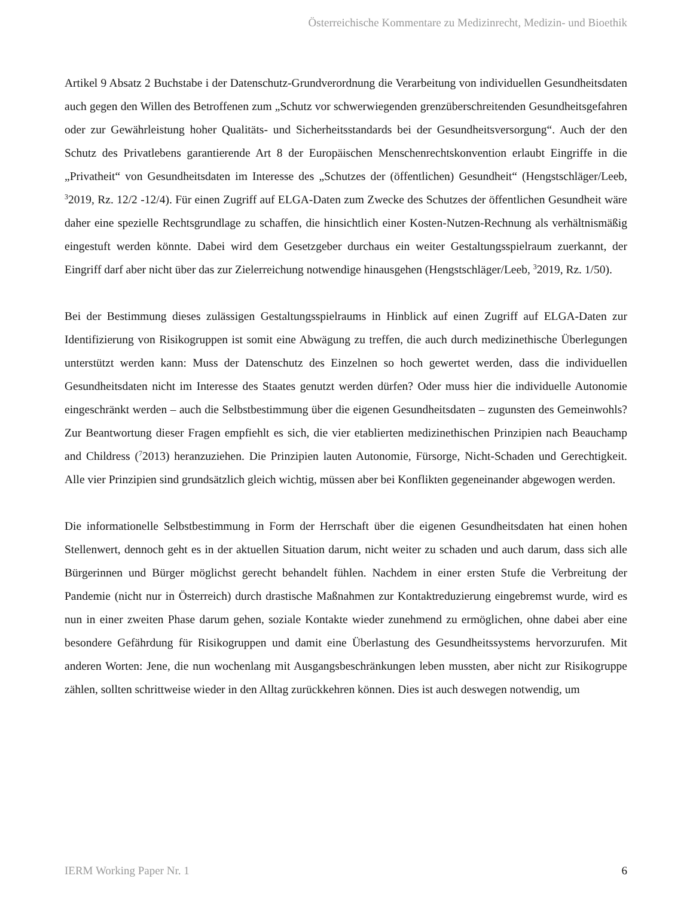Österreichische Kommentare zu Medizinrecht, Medizin- und Bioethik
Artikel 9 Absatz 2 Buchstabe i der Datenschutz-Grundverordnung die Verarbeitung von individuellen Gesundheitsdaten auch gegen den Willen des Betroffenen zum „Schutz vor schwerwiegenden grenzüber­schreitenden Gesundheitsgefahren oder zur Gewährleistung hoher Qualitäts- und Sicherheitsstandards bei der Gesundheitsversorgung“. Auch der den Schutz des Privatlebens garantierende Art 8 der Europä­ischen Menschenrechtskonvention erlaubt Eingriffe in die „Privatheit“ von Gesundheitsdaten im Inte­resse des „Schutzes der (öffentlichen) Gesundheit“ (Hengstschläger/Leeb, <sup>3</sup>2019, Rz. 12/2 -12/4). Für einen Zugriff auf ELGA-Daten zum Zwecke des Schutzes der öffentlichen Gesundheit wäre daher eine spezielle Rechtsgrundlage zu schaffen, die hinsichtlich einer Kosten-Nutzen-Rechnung als verhältnis­mäßig eingestuft werden könnte. Dabei wird dem Gesetzgeber durchaus ein weiter Gestaltungsspielraum zuerkannt, der Eingriff darf aber nicht über das zur Zielerreichung notwendige hinausgehen (Hengst­schläger/Leeb, <sup>3</sup>2019, Rz. 1/50).
Bei der Bestimmung dieses zulässigen Gestaltungsspielraums in Hinblick auf einen Zugriff auf ELGA-Daten zur Identifizierung von Risikogruppen ist somit eine Abwägung zu treffen, die auch durch medizinethische Überlegungen unterstützt werden kann: Muss der Datenschutz des Einzelnen so hoch gewertet werden, dass die individuellen Gesundheitsdaten nicht im Interesse des Staates genutzt werden dürfen? Oder muss hier die individuelle Autonomie eingeschränkt werden – auch die Selbstbestimmung über die eigenen Gesundheitsdaten – zugunsten des Gemeinwohls? Zur Beantwortung dieser Fragen empfiehlt es sich, die vier etablierten medizinethischen Prinzipien nach Beauchamp and Childress (<sup>7</sup>2013) heranzuziehen. Die Prinzipien lauten Autonomie, Fürsorge, Nicht-Schaden und Gerechtigkeit. Alle vier Prinzipien sind grundsätzlich gleich wichtig, müssen aber bei Konflikten gegeneinander abge­wogen werden.
Die informationelle Selbstbestimmung in Form der Herrschaft über die eigenen Gesundheitsdaten hat einen hohen Stellenwert, dennoch geht es in der aktuellen Situation darum, nicht weiter zu schaden und auch darum, dass sich alle Bürgerinnen und Bürger möglichst gerecht behandelt fühlen. Nachdem in einer ersten Stufe die Verbreitung der Pandemie (nicht nur in Österreich) durch drastische Maßnahmen zur Kontaktreduzierung eingebremst wurde, wird es nun in einer zweiten Phase darum gehen, soziale Kontakte wieder zunehmend zu ermöglichen, ohne dabei aber eine besondere Gefährdung für Risiko­gruppen und damit eine Überlastung des Gesundheitssystems hervorzurufen. Mit anderen Worten: Jene, die nun wochenlang mit Ausgangsbeschränkungen leben mussten, aber nicht zur Risikogruppe zählen, sollten schrittweise wieder in den Alltag zurückkehren können. Dies ist auch deswegen notwendig, um
IERM Working Paper Nr. 1 6